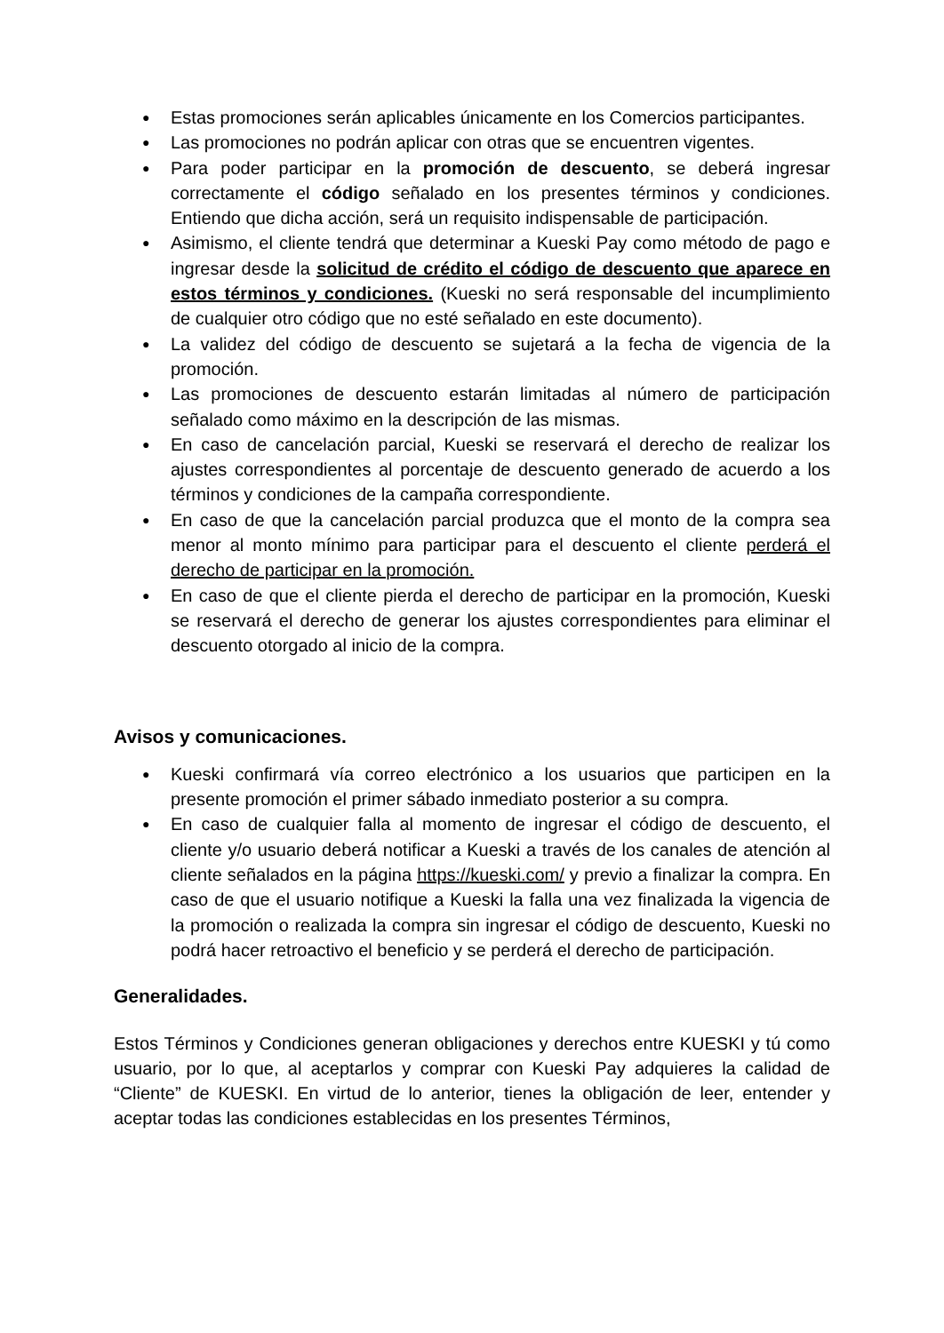● Estas promociones serán aplicables únicamente en los Comercios participantes.
● Las promociones no podrán aplicar con otras que se encuentren vigentes.
● Para poder participar en la promoción de descuento, se deberá ingresar correctamente el código señalado en los presentes términos y condiciones. Entiendo que dicha acción, será un requisito indispensable de participación.
● Asimismo, el cliente tendrá que determinar a Kueski Pay como método de pago e ingresar desde la solicitud de crédito el código de descuento que aparece en estos términos y condiciones. (Kueski no será responsable del incumplimiento de cualquier otro código que no esté señalado en este documento).
● La validez del código de descuento se sujetará a la fecha de vigencia de la promoción.
● Las promociones de descuento estarán limitadas al número de participación señalado como máximo en la descripción de las mismas.
● En caso de cancelación parcial, Kueski se reservará el derecho de realizar los ajustes correspondientes al porcentaje de descuento generado de acuerdo a los términos y condiciones de la campaña correspondiente.
● En caso de que la cancelación parcial produzca que el monto de la compra sea menor al monto mínimo para participar para el descuento el cliente perderá el derecho de participar en la promoción.
● En caso de que el cliente pierda el derecho de participar en la promoción, Kueski se reservará el derecho de generar los ajustes correspondientes para eliminar el descuento otorgado al inicio de la compra.
Avisos y comunicaciones.
● Kueski confirmará vía correo electrónico a los usuarios que participen en la presente promoción el primer sábado inmediato posterior a su compra.
● En caso de cualquier falla al momento de ingresar el código de descuento, el cliente y/o usuario deberá notificar a Kueski a través de los canales de atención al cliente señalados en la página https://kueski.com/ y previo a finalizar la compra. En caso de que el usuario notifique a Kueski la falla una vez finalizada la vigencia de la promoción o realizada la compra sin ingresar el código de descuento, Kueski no podrá hacer retroactivo el beneficio y se perderá el derecho de participación.
Generalidades.
Estos Términos y Condiciones generan obligaciones y derechos entre KUESKI y tú como usuario, por lo que, al aceptarlos y comprar con Kueski Pay adquieres la calidad de “Cliente” de KUESKI. En virtud de lo anterior, tienes la obligación de leer, entender y aceptar todas las condiciones establecidas en los presentes Términos,